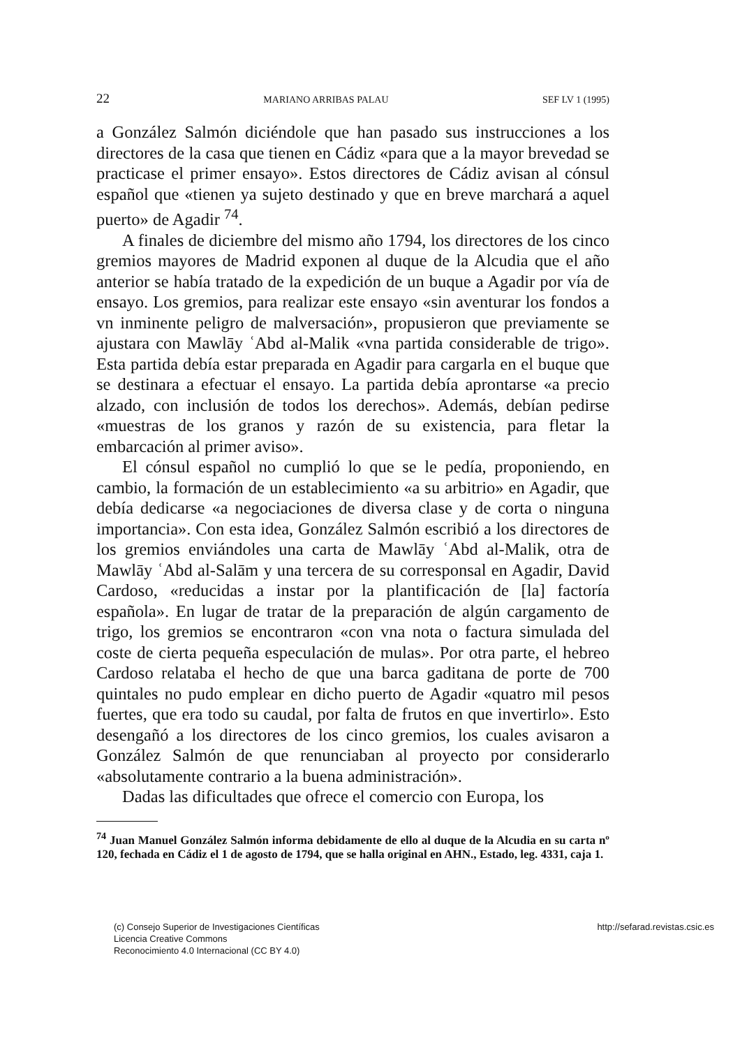22 MARIANO ARRIBAS PALAU SEF LV 1 (1995)
a González Salmón diciéndole que han pasado sus instrucciones a los directores de la casa que tienen en Cádiz «para que a la mayor brevedad se practicase el primer ensayo». Estos directores de Cádiz avisan al cónsul español que «tienen ya sujeto destinado y que en breve marchará a aquel puerto» de Agadir <sup>74</sup>.
A finales de diciembre del mismo año 1794, los directores de los cinco gremios mayores de Madrid exponen al duque de la Alcudia que el año anterior se había tratado de la expedición de un buque a Agadir por vía de ensayo. Los gremios, para realizar este ensayo «sin aventurar los fondos a vn inminente peligro de malversación», propusieron que previamente se ajustara con Mawlāy ʿAbd al-Malik «vna partida considerable de trigo». Esta partida debía estar preparada en Agadir para cargarla en el buque que se destinara a efectuar el ensayo. La partida debía aprontarse «a precio alzado, con inclusión de todos los derechos». Además, debían pedirse «muestras de los granos y razón de su existencia, para fletar la embarcación al primer aviso».
El cónsul español no cumplió lo que se le pedía, proponiendo, en cambio, la formación de un establecimiento «a su arbitrio» en Agadir, que debía dedicarse «a negociaciones de diversa clase y de corta o ninguna importancia». Con esta idea, González Salmón escribió a los directores de los gremios enviándoles una carta de Mawlāy ʿAbd al-Malik, otra de Mawlāy ʿAbd al-Salām y una tercera de su corresponsal en Agadir, David Cardoso, «reducidas a instar por la plantificación de [la] factoría española». En lugar de tratar de la preparación de algún cargamento de trigo, los gremios se encontraron «con vna nota o factura simulada del coste de cierta pequeña especulación de mulas». Por otra parte, el hebreo Cardoso relataba el hecho de que una barca gaditana de porte de 700 quintales no pudo emplear en dicho puerto de Agadir «quatro mil pesos fuertes, que era todo su caudal, por falta de frutos en que invertirlo». Esto desengañó a los directores de los cinco gremios, los cuales avisaron a González Salmón de que renunciaban al proyecto por considerarlo «absolutamente contrario a la buena administración».
Dadas las dificultades que ofrece el comercio con Europa, los
<sup>74</sup> Juan Manuel González Salmón informa debidamente de ello al duque de la Alcudia en su carta nº 120, fechada en Cádiz el 1 de agosto de 1794, que se halla original en AHN., Estado, leg. 4331, caja 1.
(c) Consejo Superior de Investigaciones Científicas
Licencia Creative Commons
Reconocimiento 4.0 Internacional (CC BY 4.0)
http://sefarad.revistas.csic.es